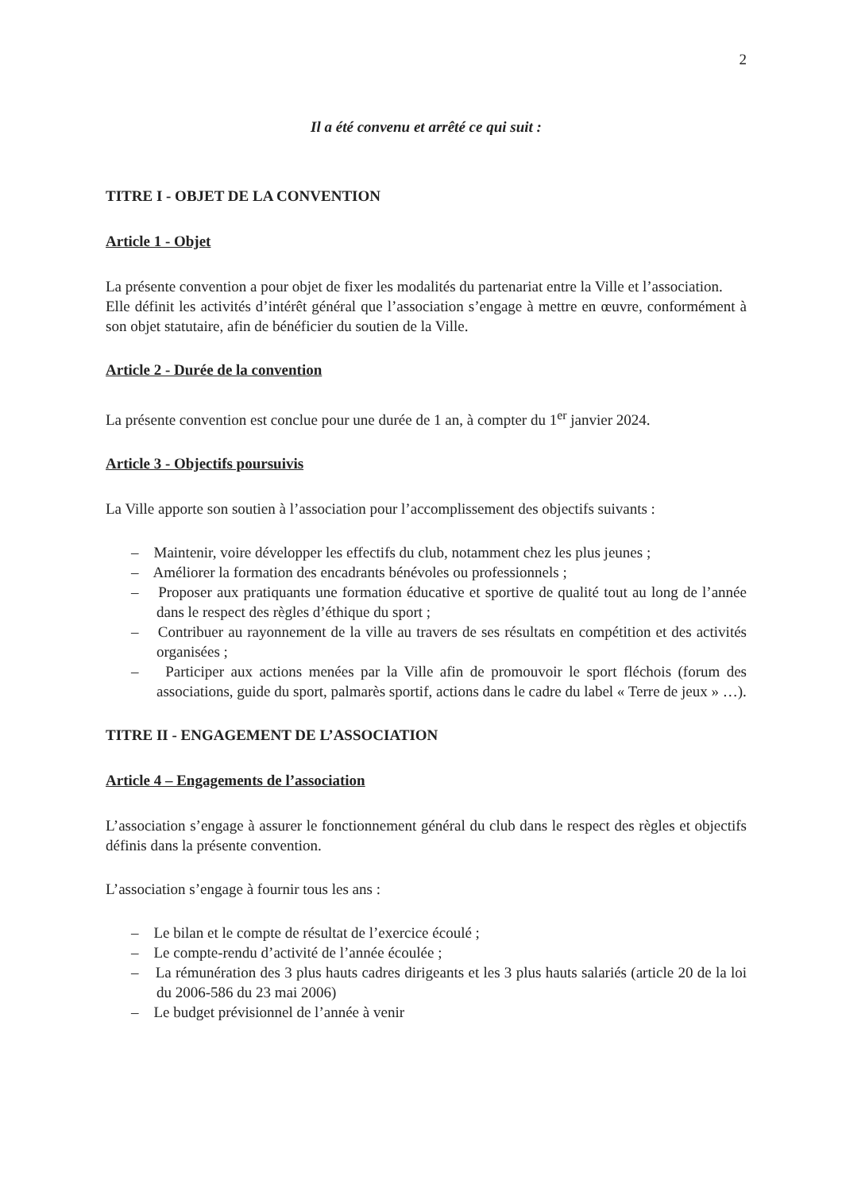2
Il a été convenu et arrêté ce qui suit :
TITRE I - OBJET DE LA CONVENTION
Article 1 - Objet
La présente convention a pour objet de fixer les modalités du partenariat entre la Ville et l’association.
Elle définit les activités d’intérêt général que l’association s’engage à mettre en œuvre, conformément à son objet statutaire, afin de bénéficier du soutien de la Ville.
Article 2 - Durée de la convention
La présente convention est conclue pour une durée de 1 an, à compter du 1<sup>er</sup> janvier 2024.
Article 3 - Objectifs poursuivis
La Ville apporte son soutien à l’association pour l’accomplissement des objectifs suivants :
– Maintenir, voire développer les effectifs du club, notamment chez les plus jeunes ;
– Améliorer la formation des encadrants bénévoles ou professionnels ;
– Proposer aux pratiquants une formation éducative et sportive de qualité tout au long de l’année dans le respect des règles d’éthique du sport ;
– Contribuer au rayonnement de la ville au travers de ses résultats en compétition et des activités organisées ;
– Participer aux actions menées par la Ville afin de promouvoir le sport fléchois (forum des associations, guide du sport, palmarès sportif, actions dans le cadre du label « Terre de jeux » …).
TITRE II - ENGAGEMENT DE L’ASSOCIATION
Article 4 – Engagements de l’association
L’association s’engage à assurer le fonctionnement général du club dans le respect des règles et objectifs définis dans la présente convention.
L’association s’engage à fournir tous les ans :
– Le bilan et le compte de résultat de l’exercice écoulé ;
– Le compte-rendu d’activité de l’année écoulée ;
– La rémunération des 3 plus hauts cadres dirigeants et les 3 plus hauts salariés (article 20 de la loi du 2006-586 du 23 mai 2006)
– Le budget prévisionnel de l’année à venir